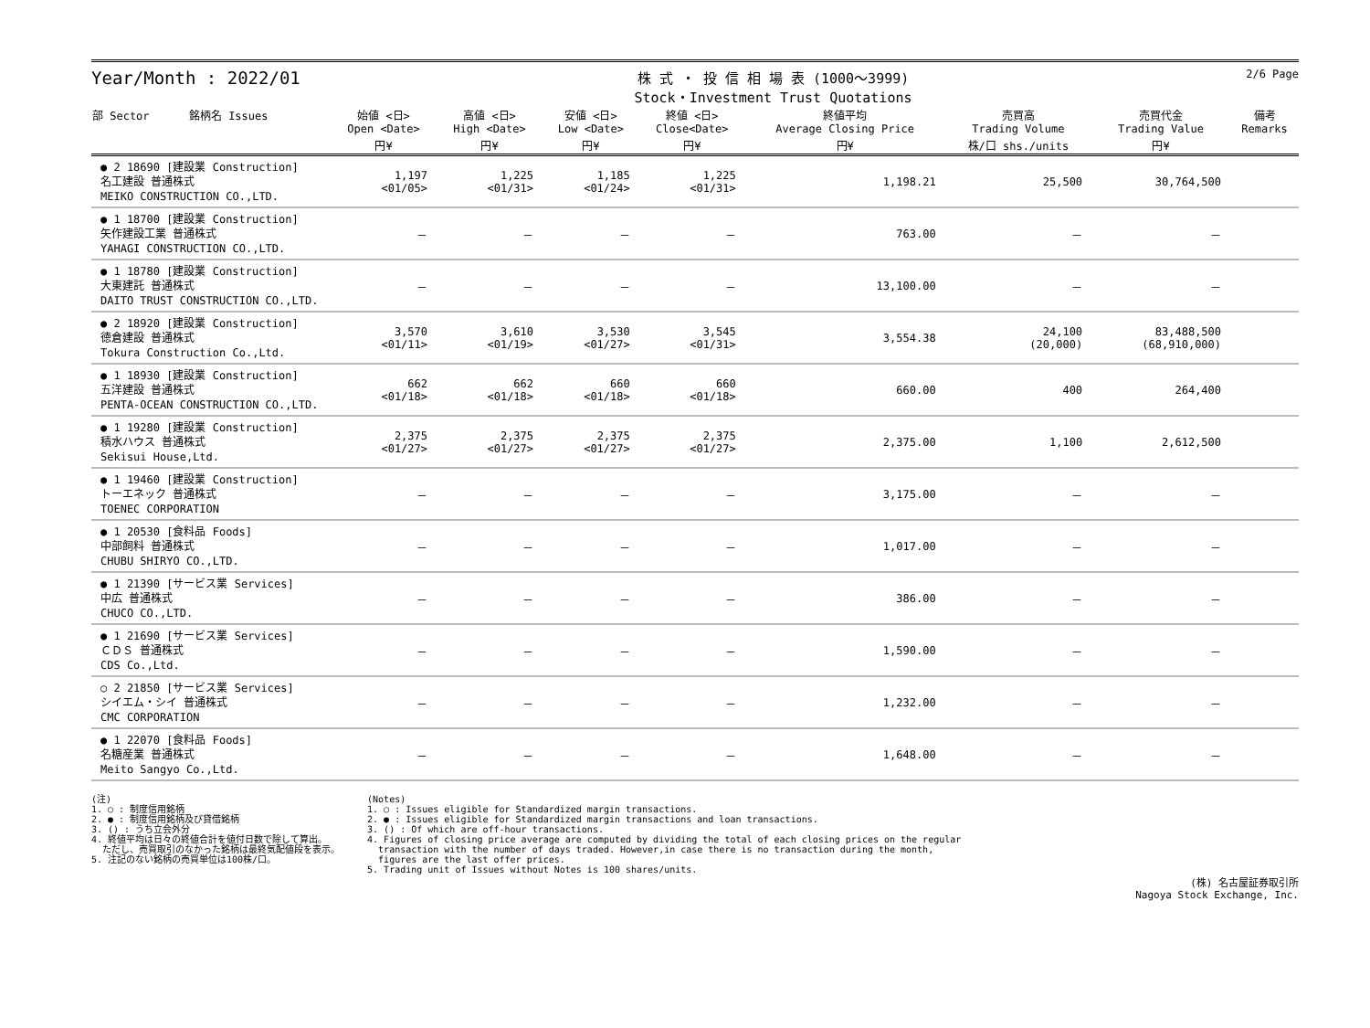Year/Month : 2022/01
株 式 ・ 投 信 相 場 表 (1000～3999)
Stock・Investment Trust Quotations
2/6 Page
| 部 Sector 銘柄名 Issues | 始値 <日> Open <Date> | 高値 <日> High <Date> | 安値 <日> Low <Date> | 終値 <日> Close<Date> | 終値平均 Average Closing Price | 売買高 Trading Volume | 売買代金 Trading Value | 備考 Remarks |
| --- | --- | --- | --- | --- | --- | --- | --- | --- |
| | 円¥ | 円¥ | 円¥ | 円¥ | 円¥ | 株/口 shs./units | 円¥ | |
| ● 2 18690 [建設業 Construction] 名工建設 普通株式 MEIKO CONSTRUCTION CO.,LTD. | 1,197 <01/05> | 1,225 <01/31> | 1,185 <01/24> | 1,225 <01/31> | 1,198.21 | 25,500 | 30,764,500 | |
| ● 1 18700 [建設業 Construction] 矢作建設工業 普通株式 YAHAGI CONSTRUCTION CO.,LTD. | － | － | － | － | 763.00 | － | － | |
| ● 1 18780 [建設業 Construction] 大東建託 普通株式 DAITO TRUST CONSTRUCTION CO.,LTD. | － | － | － | － | 13,100.00 | － | － | |
| ● 2 18920 [建設業 Construction] 徳倉建設 普通株式 Tokura Construction Co.,Ltd. | 3,570 <01/11> | 3,610 <01/19> | 3,530 <01/27> | 3,545 <01/31> | 3,554.38 | 24,100 (20,000) | 83,488,500 (68,910,000) | |
| ● 1 18930 [建設業 Construction] 五洋建設 普通株式 PENTA-OCEAN CONSTRUCTION CO.,LTD. | 662 <01/18> | 662 <01/18> | 660 <01/18> | 660 <01/18> | 660.00 | 400 | 264,400 | |
| ● 1 19280 [建設業 Construction] 積水ハウス 普通株式 Sekisui House,Ltd. | 2,375 <01/27> | 2,375 <01/27> | 2,375 <01/27> | 2,375 <01/27> | 2,375.00 | 1,100 | 2,612,500 | |
| ● 1 19460 [建設業 Construction] トーエネック 普通株式 TOENEC CORPORATION | － | － | － | － | 3,175.00 | － | － | |
| ● 1 20530 [食料品 Foods] 中部飼料 普通株式 CHUBU SHIRYO CO.,LTD. | － | － | － | － | 1,017.00 | － | － | |
| ● 1 21390 [サービス業 Services] 中広 普通株式 CHUCO CO.,LTD. | － | － | － | － | 386.00 | － | － | |
| ● 1 21690 [サービス業 Services] ＣＤＳ 普通株式 CDS Co.,Ltd. | － | － | － | － | 1,590.00 | － | － | |
| ○ 2 21850 [サービス業 Services] シイエム・シイ 普通株式 CMC CORPORATION | － | － | － | － | 1,232.00 | － | － | |
| ● 1 22070 [食料品 Foods] 名糖産業 普通株式 Meito Sangyo Co.,Ltd. | － | － | － | － | 1,648.00 | － | － | |
(注)
1. ○ : 制度信用銘柄
2. ● : 制度信用銘柄及び貸借銘柄
3. () : うち立会外分
4. 終値平均は日々の終値合計を値付日数で除して算出。
ただし、売買取引のなかった銘柄は最終気配値段を表示。
5. 注記のない銘柄の売買単位は100株/口。
(Notes)
1. ○ : Issues eligible for Standardized margin transactions.
2. ● : Issues eligible for Standardized margin transactions and loan transactions.
3. () : Of which are off-hour transactions.
4. Figures of closing price average are computed by dividing the total of each closing prices on the regular
transaction with the number of days traded. However,in case there is no transaction during the month,
figures are the last offer prices.
5. Trading unit of Issues without Notes is 100 shares/units.
(株) 名古屋証券取引所
Nagoya Stock Exchange, Inc.